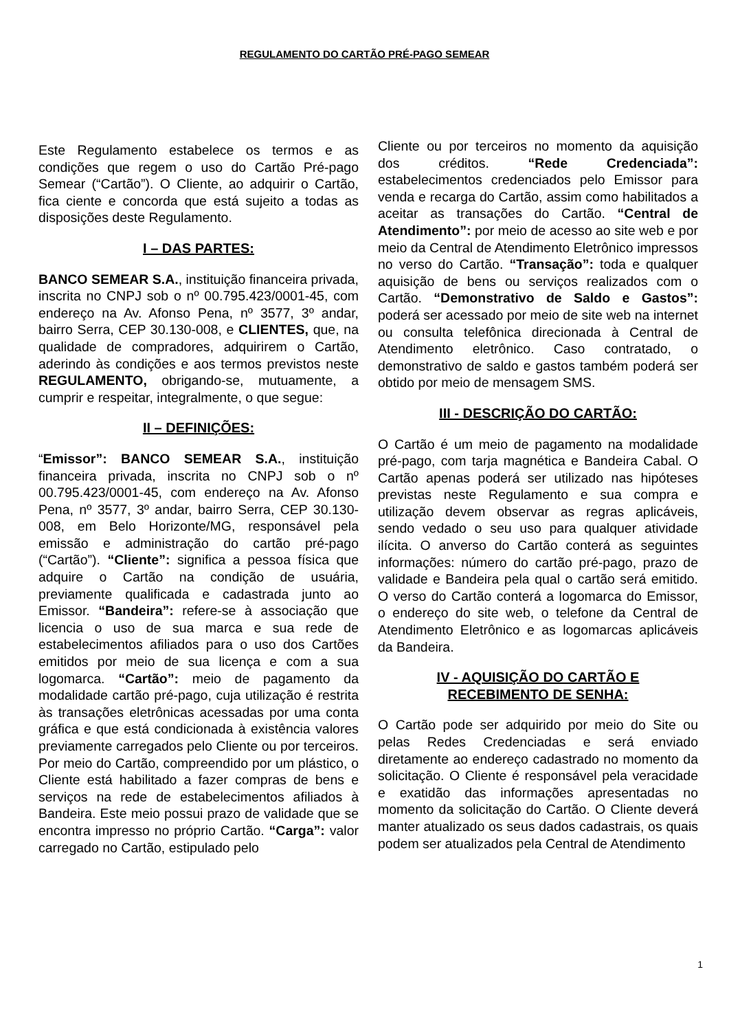REGULAMENTO DO CARTÃO PRÉ-PAGO SEMEAR
Este Regulamento estabelece os termos e as condições que regem o uso do Cartão Pré-pago Semear (“Cartão”). O Cliente, ao adquirir o Cartão, fica ciente e concorda que está sujeito a todas as disposições deste Regulamento.
I – DAS PARTES:
BANCO SEMEAR S.A., instituição financeira privada, inscrita no CNPJ sob o nº 00.795.423/0001-45, com endereço na Av. Afonso Pena, nº 3577, 3º andar, bairro Serra, CEP 30.130-008, e CLIENTES, que, na qualidade de compradores, adquirirem o Cartão, aderindo às condições e aos termos previstos neste REGULAMENTO, obrigando-se, mutuamente, a cumprir e respeitar, integralmente, o que segue:
II – DEFINIÇÕES:
“Emissor”: BANCO SEMEAR S.A., instituição financeira privada, inscrita no CNPJ sob o nº 00.795.423/0001-45, com endereço na Av. Afonso Pena, nº 3577, 3º andar, bairro Serra, CEP 30.130-008, em Belo Horizonte/MG, responsável pela emissão e administração do cartão pré-pago (“Cartão”). “Cliente”: significa a pessoa física que adquire o Cartão na condição de usuária, previamente qualificada e cadastrada junto ao Emissor. “Bandeira”: refere-se à associação que licencia o uso de sua marca e sua rede de estabelecimentos afiliados para o uso dos Cartões emitidos por meio de sua licença e com a sua logomarca. “Cartão”: meio de pagamento da modalidade cartão pré-pago, cuja utilização é restrita às transações eletrônicas acessadas por uma conta gráfica e que está condicionada à existência valores previamente carregados pelo Cliente ou por terceiros. Por meio do Cartão, compreendido por um plástico, o Cliente está habilitado a fazer compras de bens e serviços na rede de estabelecimentos afiliados à Bandeira. Este meio possui prazo de validade que se encontra impresso no próprio Cartão. “Carga”: valor carregado no Cartão, estipulado pelo
Cliente ou por terceiros no momento da aquisição dos créditos. “Rede Credenciada”: estabelecimentos credenciados pelo Emissor para venda e recarga do Cartão, assim como habilitados a aceitar as transações do Cartão. “Central de Atendimento”: por meio de acesso ao site web e por meio da Central de Atendimento Eletrônico impressos no verso do Cartão. “Transação”: toda e qualquer aquisição de bens ou serviços realizados com o Cartão. “Demonstrativo de Saldo e Gastos”: poderá ser acessado por meio de site web na internet ou consulta telefônica direcionada à Central de Atendimento eletrônico. Caso contratado, o demonstrativo de saldo e gastos também poderá ser obtido por meio de mensagem SMS.
III - DESCRIÇÃO DO CARTÃO:
O Cartão é um meio de pagamento na modalidade pré-pago, com tarja magnética e Bandeira Cabal. O Cartão apenas poderá ser utilizado nas hipóteses previstas neste Regulamento e sua compra e utilização devem observar as regras aplicáveis, sendo vedado o seu uso para qualquer atividade ilícita. O anverso do Cartão conterá as seguintes informações: número do cartão pré-pago, prazo de validade e Bandeira pela qual o cartão será emitido. O verso do Cartão conterá a logomarca do Emissor, o endereço do site web, o telefone da Central de Atendimento Eletrônico e as logomarcas aplicáveis da Bandeira.
IV - AQUISIÇÃO DO CARTÃO E
RECEBIMENTO DE SENHA:
O Cartão pode ser adquirido por meio do Site ou pelas Redes Credenciadas e será enviado diretamente ao endereço cadastrado no momento da solicitação. O Cliente é responsável pela veracidade e exatidão das informações apresentadas no momento da solicitação do Cartão. O Cliente deverá manter atualizado os seus dados cadastrais, os quais podem ser atualizados pela Central de Atendimento
1